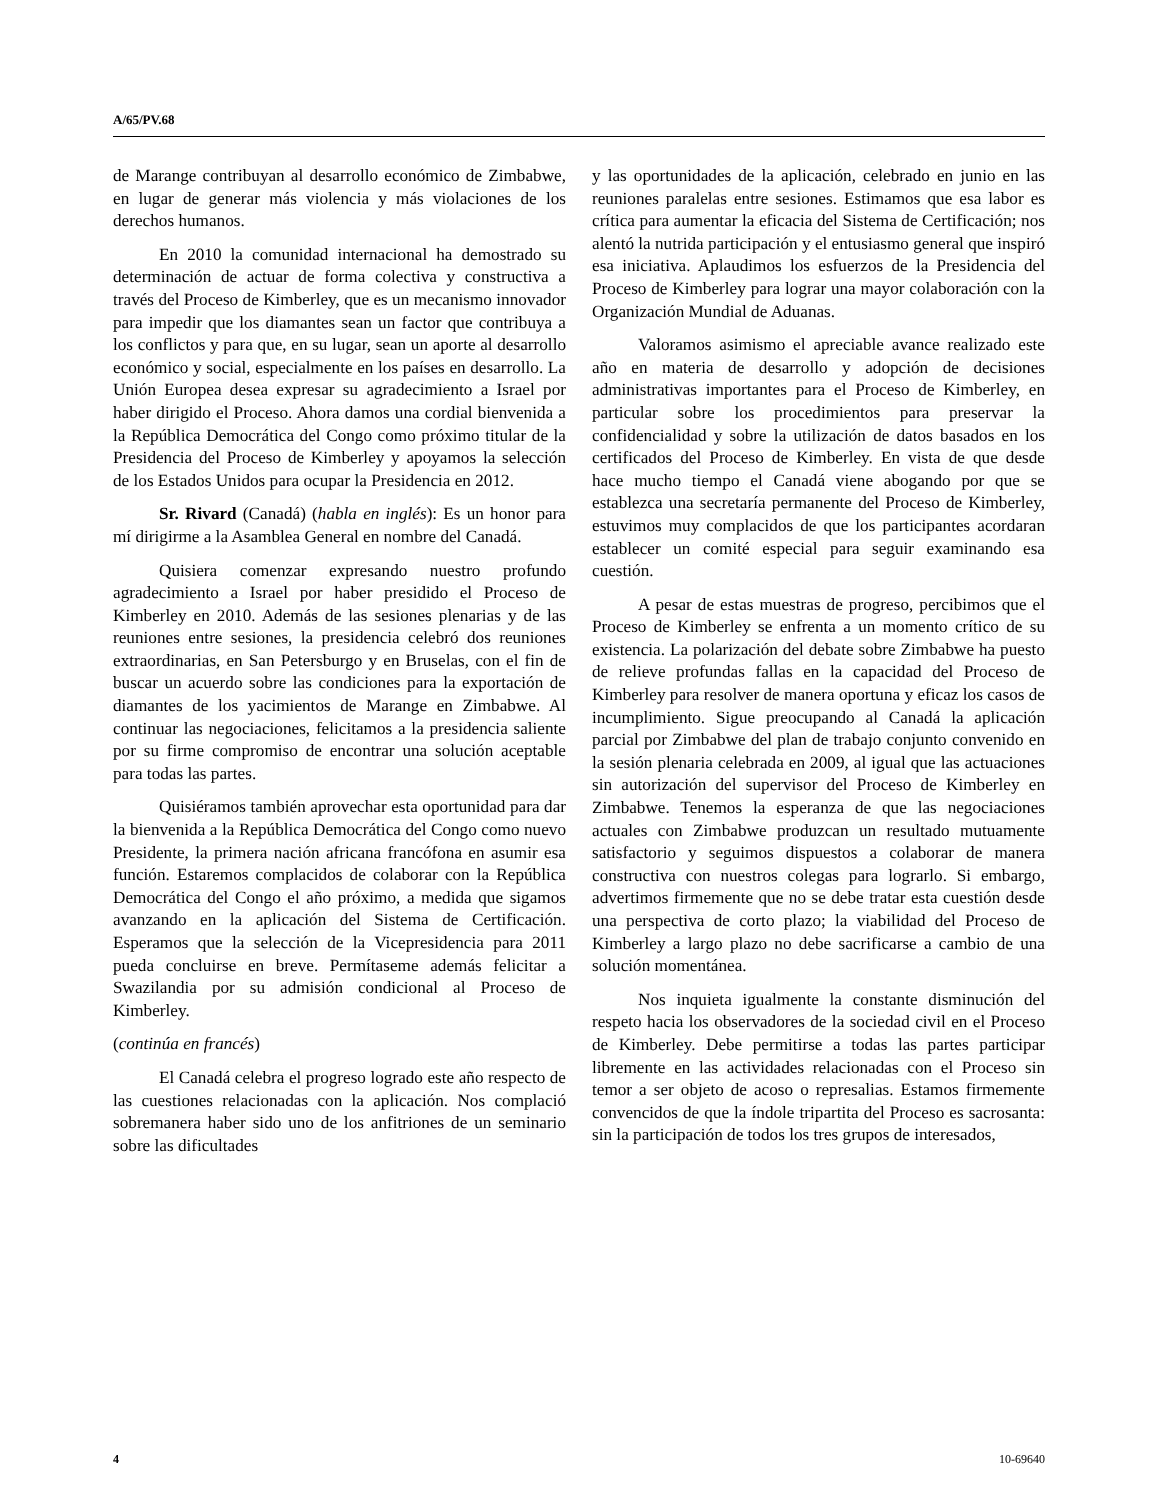A/65/PV.68
de Marange contribuyan al desarrollo económico de Zimbabwe, en lugar de generar más violencia y más violaciones de los derechos humanos.
En 2010 la comunidad internacional ha demostrado su determinación de actuar de forma colectiva y constructiva a través del Proceso de Kimberley, que es un mecanismo innovador para impedir que los diamantes sean un factor que contribuya a los conflictos y para que, en su lugar, sean un aporte al desarrollo económico y social, especialmente en los países en desarrollo. La Unión Europea desea expresar su agradecimiento a Israel por haber dirigido el Proceso. Ahora damos una cordial bienvenida a la República Democrática del Congo como próximo titular de la Presidencia del Proceso de Kimberley y apoyamos la selección de los Estados Unidos para ocupar la Presidencia en 2012.
Sr. Rivard (Canadá) (habla en inglés): Es un honor para mí dirigirme a la Asamblea General en nombre del Canadá.
Quisiera comenzar expresando nuestro profundo agradecimiento a Israel por haber presidido el Proceso de Kimberley en 2010. Además de las sesiones plenarias y de las reuniones entre sesiones, la presidencia celebró dos reuniones extraordinarias, en San Petersburgo y en Bruselas, con el fin de buscar un acuerdo sobre las condiciones para la exportación de diamantes de los yacimientos de Marange en Zimbabwe. Al continuar las negociaciones, felicitamos a la presidencia saliente por su firme compromiso de encontrar una solución aceptable para todas las partes.
Quisiéramos también aprovechar esta oportunidad para dar la bienvenida a la República Democrática del Congo como nuevo Presidente, la primera nación africana francófona en asumir esa función. Estaremos complacidos de colaborar con la República Democrática del Congo el año próximo, a medida que sigamos avanzando en la aplicación del Sistema de Certificación. Esperamos que la selección de la Vicepresidencia para 2011 pueda concluirse en breve. Permítaseme además felicitar a Swazilandia por su admisión condicional al Proceso de Kimberley.
(continúa en francés)
El Canadá celebra el progreso logrado este año respecto de las cuestiones relacionadas con la aplicación. Nos complació sobremanera haber sido uno de los anfitriones de un seminario sobre las dificultades
y las oportunidades de la aplicación, celebrado en junio en las reuniones paralelas entre sesiones. Estimamos que esa labor es crítica para aumentar la eficacia del Sistema de Certificación; nos alentó la nutrida participación y el entusiasmo general que inspiró esa iniciativa. Aplaudimos los esfuerzos de la Presidencia del Proceso de Kimberley para lograr una mayor colaboración con la Organización Mundial de Aduanas.
Valoramos asimismo el apreciable avance realizado este año en materia de desarrollo y adopción de decisiones administrativas importantes para el Proceso de Kimberley, en particular sobre los procedimientos para preservar la confidencialidad y sobre la utilización de datos basados en los certificados del Proceso de Kimberley. En vista de que desde hace mucho tiempo el Canadá viene abogando por que se establezca una secretaría permanente del Proceso de Kimberley, estuvimos muy complacidos de que los participantes acordaran establecer un comité especial para seguir examinando esa cuestión.
A pesar de estas muestras de progreso, percibimos que el Proceso de Kimberley se enfrenta a un momento crítico de su existencia. La polarización del debate sobre Zimbabwe ha puesto de relieve profundas fallas en la capacidad del Proceso de Kimberley para resolver de manera oportuna y eficaz los casos de incumplimiento. Sigue preocupando al Canadá la aplicación parcial por Zimbabwe del plan de trabajo conjunto convenido en la sesión plenaria celebrada en 2009, al igual que las actuaciones sin autorización del supervisor del Proceso de Kimberley en Zimbabwe. Tenemos la esperanza de que las negociaciones actuales con Zimbabwe produzcan un resultado mutuamente satisfactorio y seguimos dispuestos a colaborar de manera constructiva con nuestros colegas para lograrlo. Si embargo, advertimos firmemente que no se debe tratar esta cuestión desde una perspectiva de corto plazo; la viabilidad del Proceso de Kimberley a largo plazo no debe sacrificarse a cambio de una solución momentánea.
Nos inquieta igualmente la constante disminución del respeto hacia los observadores de la sociedad civil en el Proceso de Kimberley. Debe permitirse a todas las partes participar libremente en las actividades relacionadas con el Proceso sin temor a ser objeto de acoso o represalias. Estamos firmemente convencidos de que la índole tripartita del Proceso es sacrosanta: sin la participación de todos los tres grupos de interesados,
4 10-69640